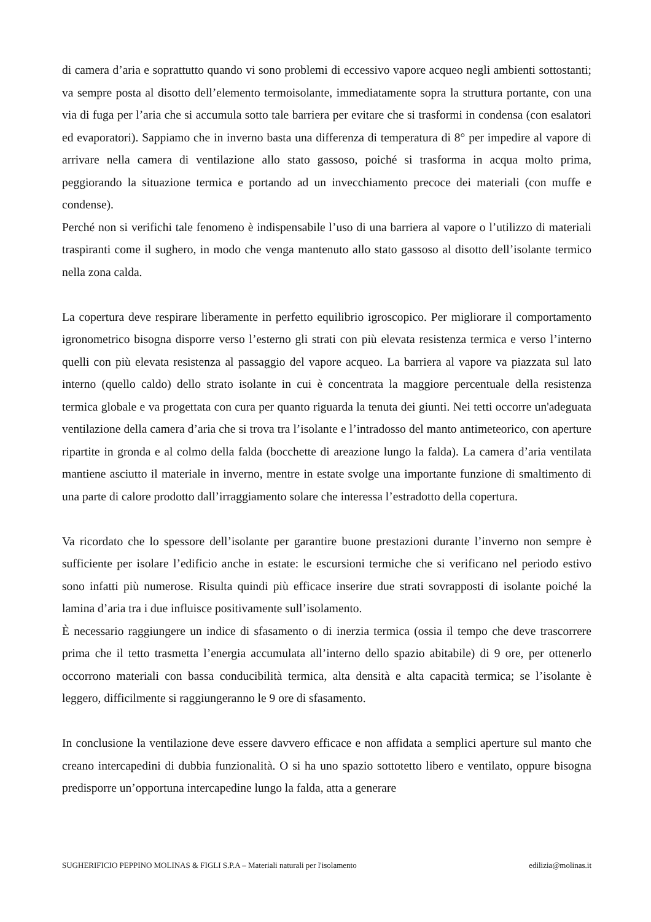di camera d’aria e soprattutto quando vi sono problemi di eccessivo vapore acqueo negli ambienti sottostanti; va sempre posta al disotto dell’elemento termoisolante, immediatamente sopra la struttura portante, con una via di fuga per l’aria che si accumula sotto tale barriera per evitare che si trasformi in condensa (con esalatori ed evaporatori). Sappiamo che in inverno basta una differenza di temperatura di 8° per impedire al vapore di arrivare nella camera di ventilazione allo stato gassoso, poiché si trasforma in acqua molto prima, peggiorando la situazione termica e portando ad un invecchiamento precoce dei materiali (con muffe e condense).
Perché non si verifichi tale fenomeno è indispensabile l’uso di una barriera al vapore o l’utilizzo di materiali traspiranti come il sughero, in modo che venga mantenuto allo stato gassoso al disotto dell’isolante termico nella zona calda.
La copertura deve respirare liberamente in perfetto equilibrio igroscopico. Per migliorare il comportamento igronometrico bisogna disporre verso l’esterno gli strati con più elevata resistenza termica e verso l’interno quelli con più elevata resistenza al passaggio del vapore acqueo. La barriera al vapore va piazzata sul lato interno (quello caldo) dello strato isolante in cui è concentrata la maggiore percentuale della resistenza termica globale e va progettata con cura per quanto riguarda la tenuta dei giunti. Nei tetti occorre un'adeguata ventilazione della camera d’aria che si trova tra l’isolante e l’intradosso del manto antimeteorico, con aperture ripartite in gronda e al colmo della falda (bocchette di areazione lungo la falda). La camera d’aria ventilata mantiene asciutto il materiale in inverno, mentre in estate svolge una importante funzione di smaltimento di una parte di calore prodotto dall’irraggiamento solare che interessa l’estradotto della copertura.
Va ricordato che lo spessore dell’isolante per garantire buone prestazioni durante l’inverno non sempre è sufficiente per isolare l’edificio anche in estate: le escursioni termiche che si verificano nel periodo estivo sono infatti più numerose. Risulta quindi più efficace inserire due strati sovrapposti di isolante poiché la lamina d’aria tra i due influisce positivamente sull’isolamento.
È necessario raggiungere un indice di sfasamento o di inerzia termica (ossia il tempo che deve trascorrere prima che il tetto trasmetta l’energia accumulata all’interno dello spazio abitabile) di 9 ore, per ottenerlo occorrono materiali con bassa conducibilità termica, alta densità e alta capacità termica; se l’isolante è leggero, difficilmente si raggiungeranno le 9 ore di sfasamento.
In conclusione la ventilazione deve essere davvero efficace e non affidata a semplici aperture sul manto che creano intercapedini di dubbia funzionalità. O si ha uno spazio sottotetto libero e ventilato, oppure bisogna predisporre un’opportuna intercapedine lungo la falda, atta a generare
SUGHERIFICIO PEPPINO MOLINAS & FIGLI S.P.A – Materiali naturali per l'isolamento edilizia@molinas.it